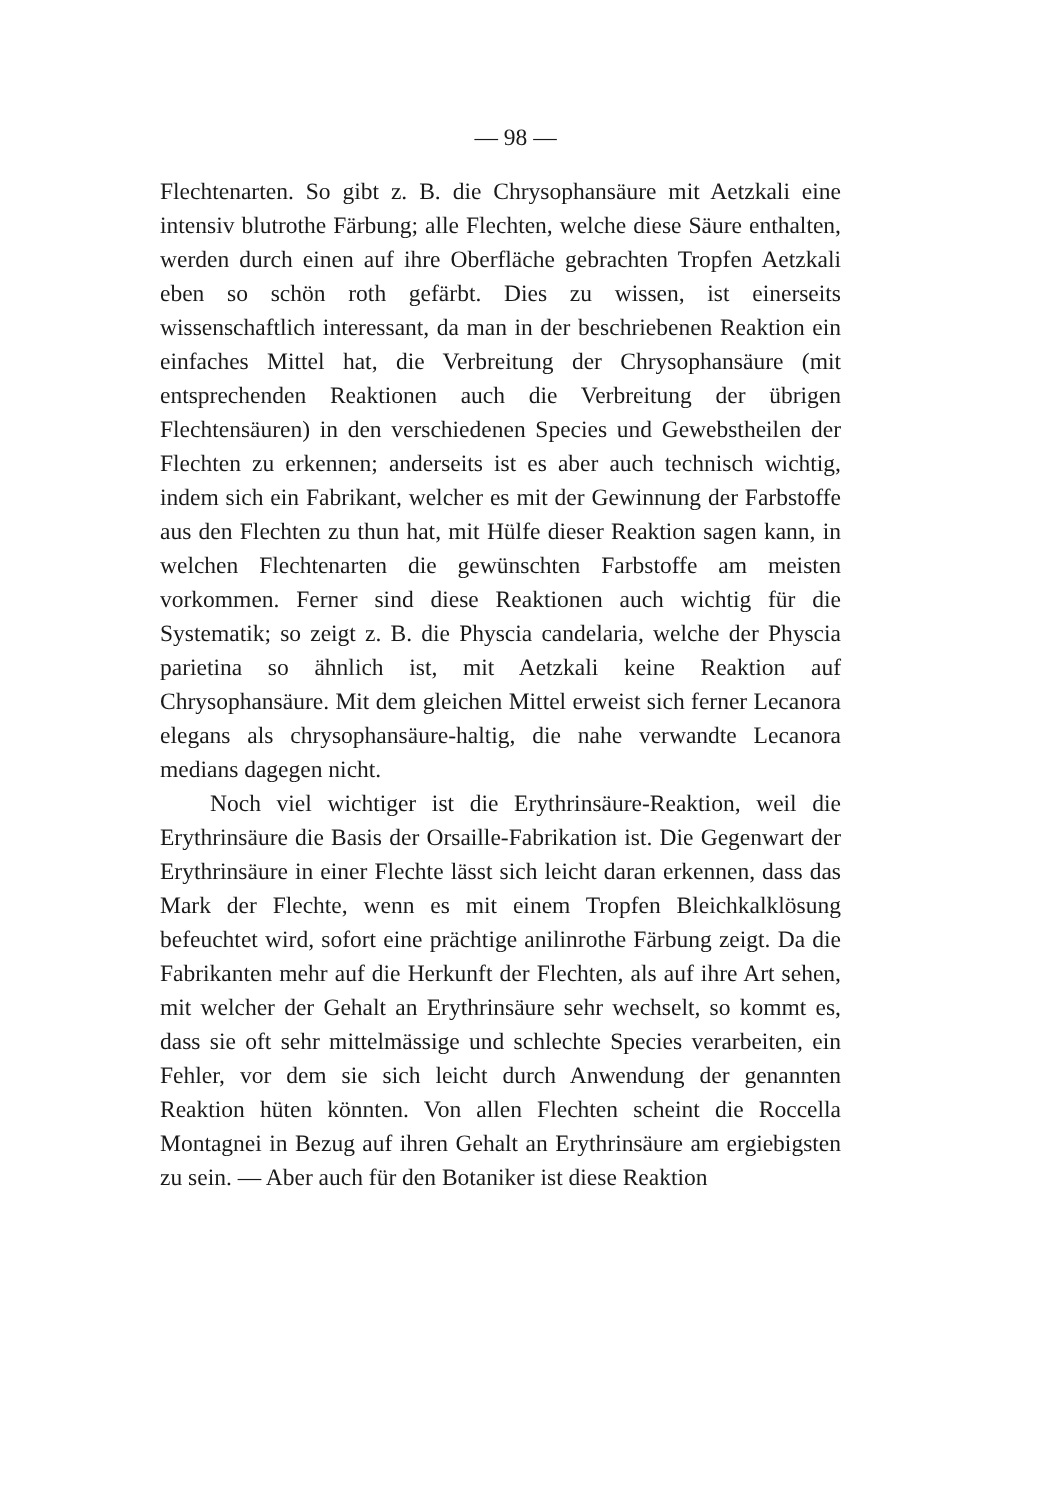— 98 —
Flechtenarten. So gibt z. B. die Chrysophansäure mit Aetzkali eine intensiv blutrothe Färbung; alle Flechten, welche diese Säure enthalten, werden durch einen auf ihre Oberfläche gebrachten Tropfen Aetzkali eben so schön roth gefärbt. Dies zu wissen, ist einerseits wissenschaftlich interessant, da man in der beschriebenen Reaktion ein einfaches Mittel hat, die Verbreitung der Chrysophansäure (mit entsprechenden Reaktionen auch die Verbreitung der übrigen Flechtensäuren) in den verschiedenen Species und Gewebstheilen der Flechten zu erkennen; anderseits ist es aber auch technisch wichtig, indem sich ein Fabrikant, welcher es mit der Gewinnung der Farbstoffe aus den Flechten zu thun hat, mit Hülfe dieser Reaktion sagen kann, in welchen Flechtenarten die gewünschten Farbstoffe am meisten vorkommen. Ferner sind diese Reaktionen auch wichtig für die Systematik; so zeigt z. B. die Physcia candelaria, welche der Physcia parietina so ähnlich ist, mit Aetzkali keine Reaktion auf Chrysophansäure. Mit dem gleichen Mittel erweist sich ferner Lecanora elegans als chrysophansäure-haltig, die nahe verwandte Lecanora medians dagegen nicht.
Noch viel wichtiger ist die Erythrinsäure-Reaktion, weil die Erythrinsäure die Basis der Orsaille-Fabrikation ist. Die Gegenwart der Erythrinsäure in einer Flechte lässt sich leicht daran erkennen, dass das Mark der Flechte, wenn es mit einem Tropfen Bleichkalklösung befeuchtet wird, sofort eine prächtige anilinrothe Färbung zeigt. Da die Fabrikanten mehr auf die Herkunft der Flechten, als auf ihre Art sehen, mit welcher der Gehalt an Erythrinsäure sehr wechselt, so kommt es, dass sie oft sehr mittelmässige und schlechte Species verarbeiten, ein Fehler, vor dem sie sich leicht durch Anwendung der genannten Reaktion hüten könnten. Von allen Flechten scheint die Roccella Montagnei in Bezug auf ihren Gehalt an Erythrinsäure am ergiebigsten zu sein. — Aber auch für den Botaniker ist diese Reaktion